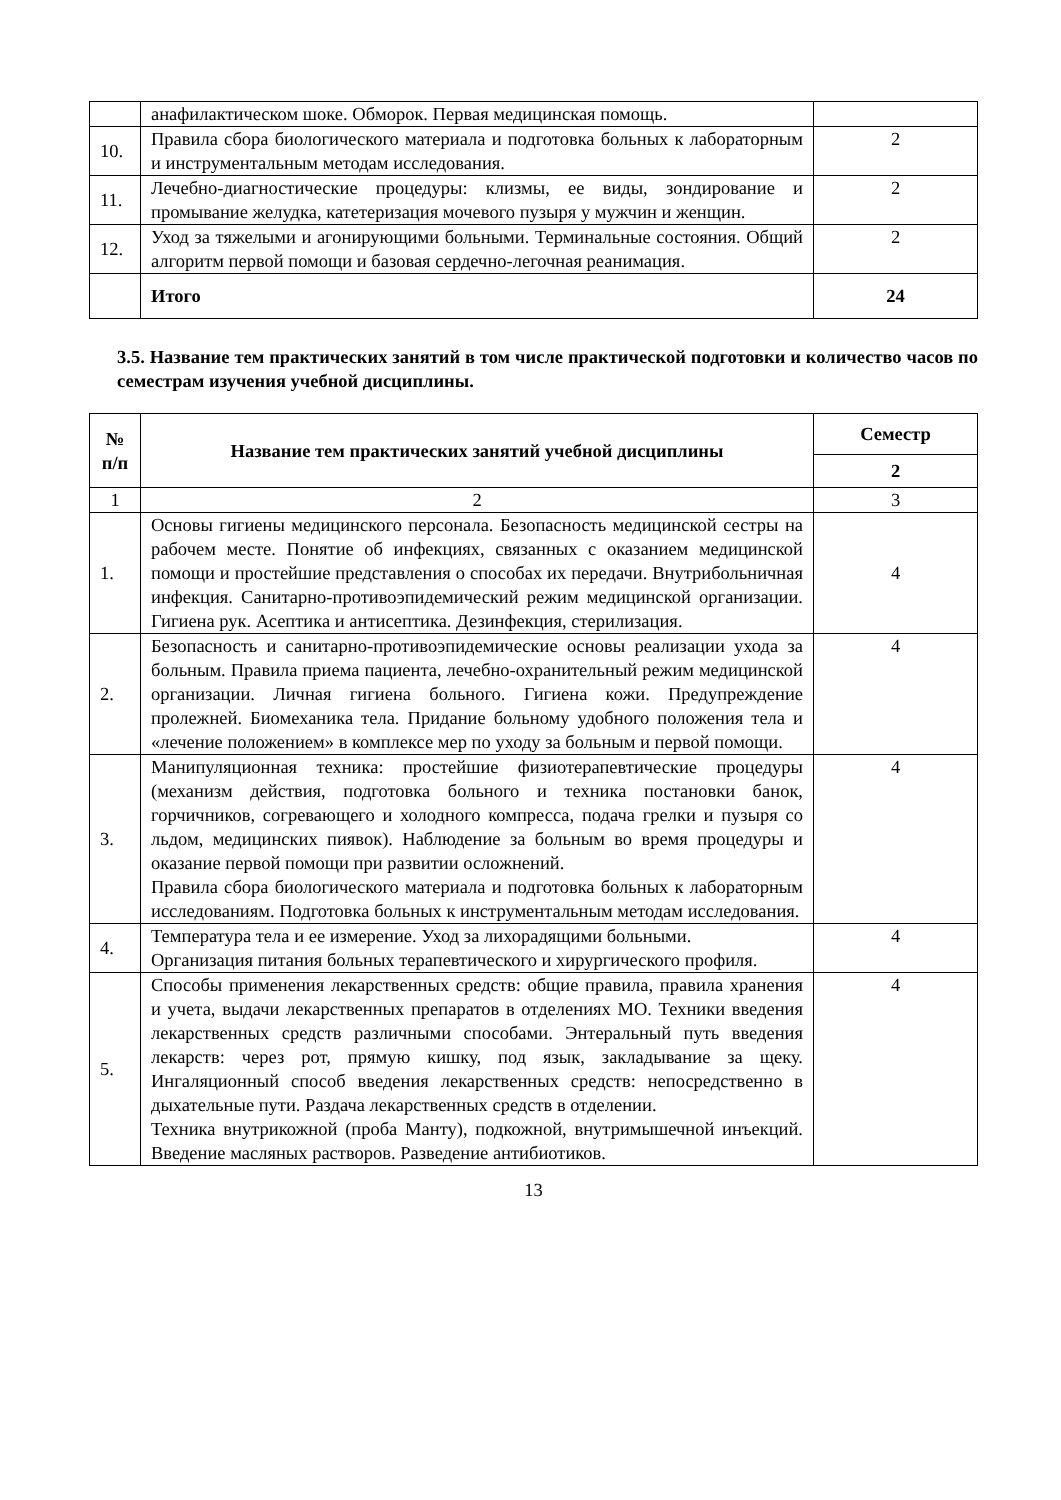| | анафилактическом шоке. Обморок. Первая медицинская помощь. | |
| 10. | Правила сбора биологического материала и подготовка больных к лабораторным и инструментальным методам исследования. | 2 |
| 11. | Лечебно-диагностические процедуры: клизмы, ее виды, зондирование и промывание желудка, катетеризация мочевого пузыря у мужчин и женщин. | 2 |
| 12. | Уход за тяжелыми и агонирующими больными. Терминальные состояния. Общий алгоритм первой помощи и базовая сердечно-легочная реанимация. | 2 |
| | Итого | 24 |
3.5. Название тем практических занятий в том числе практической подготовки и количество часов по семестрам изучения учебной дисциплины.
| № п/п | Название тем практических занятий учебной дисциплины | Семестр |
| --- | --- | --- |
| | | 2 |
| 1 | 2 | 3 |
| 1. | Основы гигиены медицинского персонала. Безопасность медицинской сестры на рабочем месте. Понятие об инфекциях, связанных с оказанием медицинской помощи и простейшие представления о способах их передачи. Внутрибольничная инфекция. Санитарно-противоэпидемический режим медицинской организации. Гигиена рук. Асептика и антисептика. Дезинфекция, стерилизация. | 4 |
| 2. | Безопасность и санитарно-противоэпидемические основы реализации ухода за больным. Правила приема пациента, лечебно-охранительный режим медицинской организации. Личная гигиена больного. Гигиена кожи. Предупреждение пролежней. Биомеханика тела. Придание больному удобного положения тела и «лечение положением» в комплексе мер по уходу за больным и первой помощи. | 4 |
| 3. | Манипуляционная техника: простейшие физиотерапевтические процедуры (механизм действия, подготовка больного и техника постановки банок, горчичников, согревающего и холодного компресса, подача грелки и пузыря со льдом, медицинских пиявок). Наблюдение за больным во время процедуры и оказание первой помощи при развитии осложнений. Правила сбора биологического материала и подготовка больных к лабораторным исследованиям. Подготовка больных к инструментальным методам исследования. | 4 |
| 4. | Температура тела и ее измерение. Уход за лихорадящими больными. Организация питания больных терапевтического и хирургического профиля. | 4 |
| 5. | Способы применения лекарственных средств: общие правила, правила хранения и учета, выдачи лекарственных препаратов в отделениях МО. Техники введения лекарственных средств различными способами. Энтеральный путь введения лекарств: через рот, прямую кишку, под язык, закладывание за щеку. Ингаляционный способ введения лекарственных средств: непосредственно в дыхательные пути. Раздача лекарственных средств в отделении. Техника внутрикожной (проба Манту), подкожной, внутримышечной инъекций. Введение масляных растворов. Разведение антибиотиков. | 4 |
13